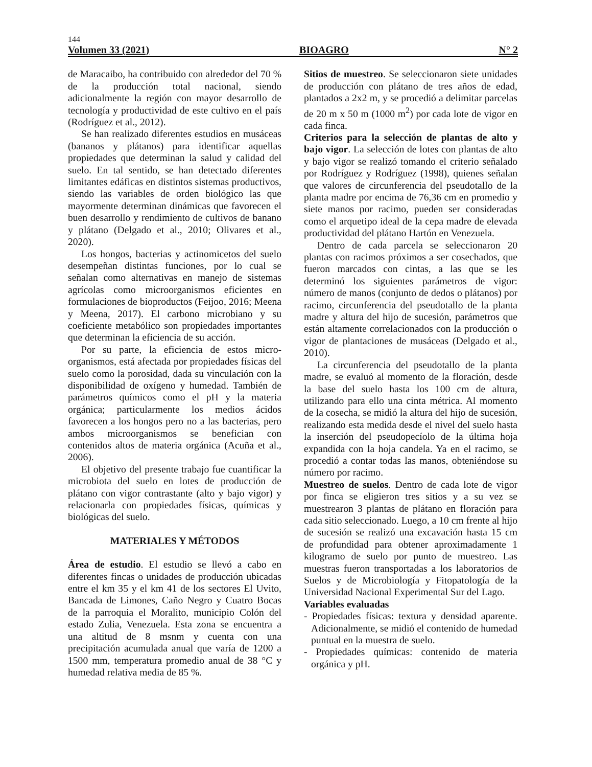144
Volumen 33 (2021) BIOAGRO N° 2
de Maracaibo, ha contribuido con alrededor del 70 % de la producción total nacional, siendo adicionalmente la región con mayor desarrollo de tecnología y productividad de este cultivo en el país (Rodríguez et al., 2012).
Se han realizado diferentes estudios en musáceas (bananos y plátanos) para identificar aquellas propiedades que determinan la salud y calidad del suelo. En tal sentido, se han detectado diferentes limitantes edáficas en distintos sistemas productivos, siendo las variables de orden biológico las que mayormente determinan dinámicas que favorecen el buen desarrollo y rendimiento de cultivos de banano y plátano (Delgado et al., 2010; Olivares et al., 2020).
Los hongos, bacterias y actinomicetos del suelo desempeñan distintas funciones, por lo cual se señalan como alternativas en manejo de sistemas agrícolas como microorganismos eficientes en formulaciones de bioproductos (Feijoo, 2016; Meena y Meena, 2017). El carbono microbiano y su coeficiente metabólico son propiedades importantes que determinan la eficiencia de su acción.
Por su parte, la eficiencia de estos micro-organismos, está afectada por propiedades físicas del suelo como la porosidad, dada su vinculación con la disponibilidad de oxígeno y humedad. También de parámetros químicos como el pH y la materia orgánica; particularmente los medios ácidos favorecen a los hongos pero no a las bacterias, pero ambos microorganismos se benefician con contenidos altos de materia orgánica (Acuña et al., 2006).
El objetivo del presente trabajo fue cuantificar la microbiota del suelo en lotes de producción de plátano con vigor contrastante (alto y bajo vigor) y relacionarla con propiedades físicas, químicas y biológicas del suelo.
MATERIALES Y MÉTODOS
Área de estudio. El estudio se llevó a cabo en diferentes fincas o unidades de producción ubicadas entre el km 35 y el km 41 de los sectores El Uvito, Bancada de Limones, Caño Negro y Cuatro Bocas de la parroquia el Moralito, municipio Colón del estado Zulia, Venezuela. Esta zona se encuentra a una altitud de 8 msnm y cuenta con una precipitación acumulada anual que varía de 1200 a 1500 mm, temperatura promedio anual de 38 °C y humedad relativa media de 85 %.
Sitios de muestreo. Se seleccionaron siete unidades de producción con plátano de tres años de edad, plantados a 2x2 m, y se procedió a delimitar parcelas de 20 m x 50 m (1000 m<sup>2</sup>) por cada lote de vigor en cada finca.
Criterios para la selección de plantas de alto y bajo vigor. La selección de lotes con plantas de alto y bajo vigor se realizó tomando el criterio señalado por Rodríguez y Rodríguez (1998), quienes señalan que valores de circunferencia del pseudotallo de la planta madre por encima de 76,36 cm en promedio y siete manos por racimo, pueden ser consideradas como el arquetipo ideal de la cepa madre de elevada productividad del plátano Hartón en Venezuela.
Dentro de cada parcela se seleccionaron 20 plantas con racimos próximos a ser cosechados, que fueron marcados con cintas, a las que se les determinó los siguientes parámetros de vigor: número de manos (conjunto de dedos o plátanos) por racimo, circunferencia del pseudotallo de la planta madre y altura del hijo de sucesión, parámetros que están altamente correlacionados con la producción o vigor de plantaciones de musáceas (Delgado et al., 2010).
La circunferencia del pseudotallo de la planta madre, se evaluó al momento de la floración, desde la base del suelo hasta los 100 cm de altura, utilizando para ello una cinta métrica. Al momento de la cosecha, se midió la altura del hijo de sucesión, realizando esta medida desde el nivel del suelo hasta la inserción del pseudopecíolo de la última hoja expandida con la hoja candela. Ya en el racimo, se procedió a contar todas las manos, obteniéndose su número por racimo.
Muestreo de suelos. Dentro de cada lote de vigor por finca se eligieron tres sitios y a su vez se muestrearon 3 plantas de plátano en floración para cada sitio seleccionado. Luego, a 10 cm frente al hijo de sucesión se realizó una excavación hasta 15 cm de profundidad para obtener aproximadamente 1 kilogramo de suelo por punto de muestreo. Las muestras fueron transportadas a los laboratorios de Suelos y de Microbiología y Fitopatología de la Universidad Nacional Experimental Sur del Lago.
Variables evaluadas
- Propiedades físicas: textura y densidad aparente. Adicionalmente, se midió el contenido de humedad puntual en la muestra de suelo.
- Propiedades químicas: contenido de materia orgánica y pH.